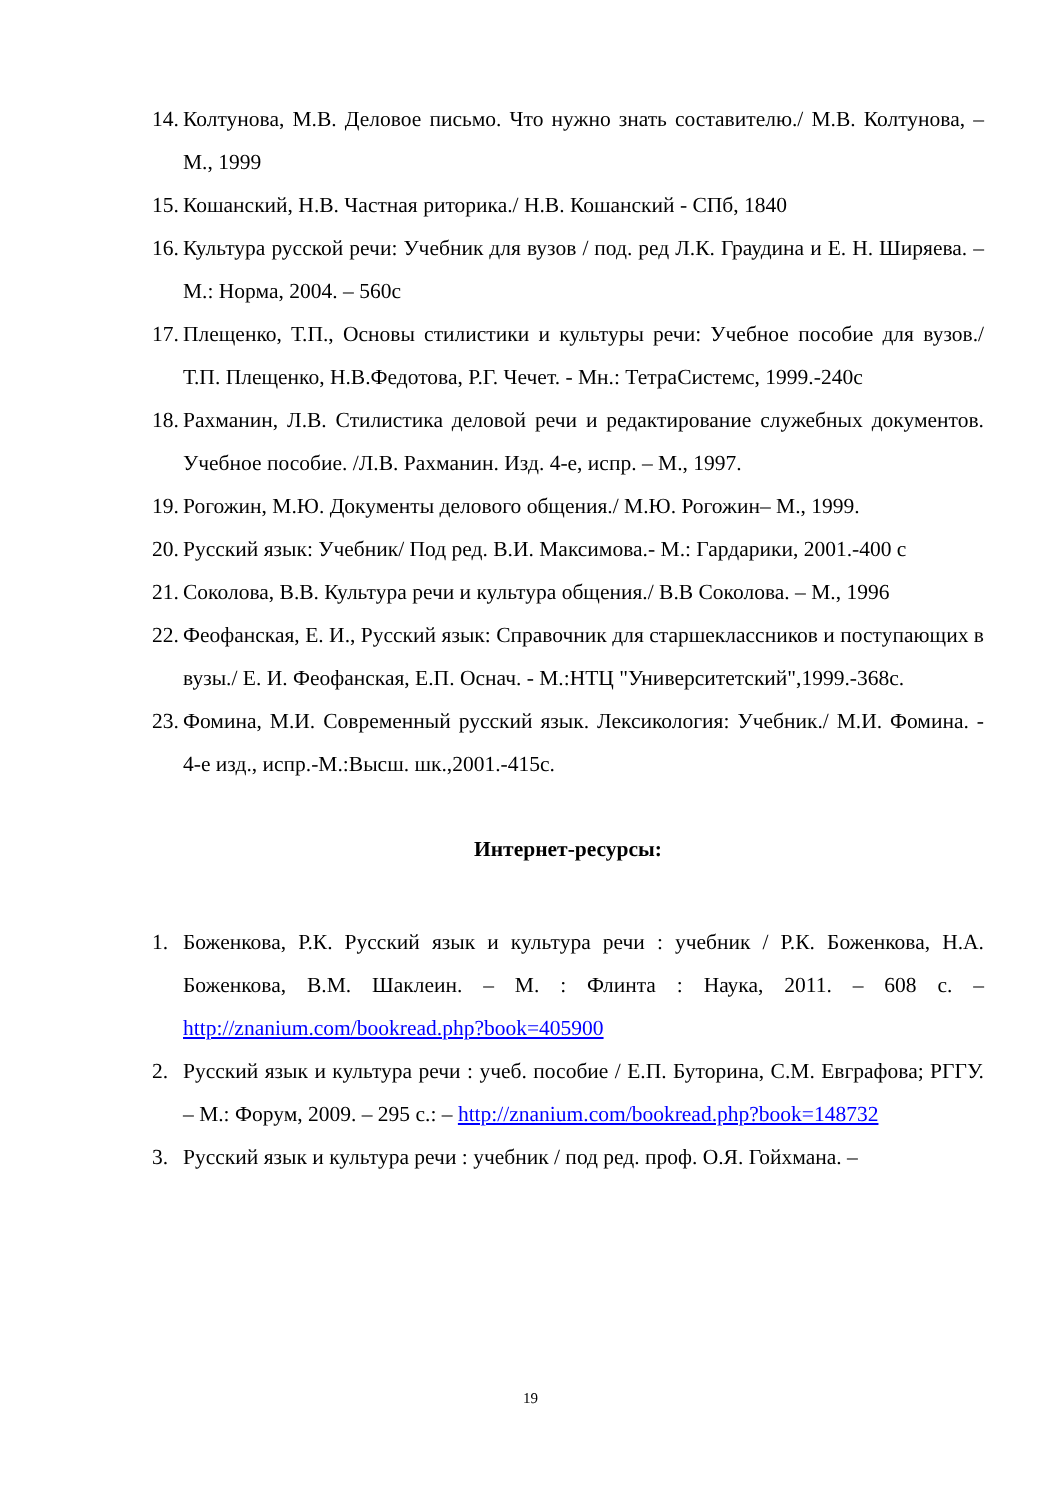14. Колтунова, М.В. Деловое письмо. Что нужно знать составителю./ М.В. Колтунова, – М., 1999
15. Кошанский, Н.В. Частная риторика./ Н.В. Кошанский - СПб, 1840
16. Культура русской речи: Учебник для вузов / под. ред Л.К. Граудина и Е. Н. Ширяева. – М.: Норма, 2004. – 560с
17. Плещенко, Т.П., Основы стилистики и культуры речи: Учебное пособие для вузов./ Т.П. Плещенко, Н.В.Федотова, Р.Г. Чечет. - Мн.: ТетраСистемс, 1999.-240с
18. Рахманин, Л.В. Стилистика деловой речи и редактирование служебных документов. Учебное пособие. /Л.В. Рахманин. Изд. 4-е, испр. – М., 1997.
19. Рогожин, М.Ю. Документы делового общения./ М.Ю. Рогожин– М., 1999.
20. Русский язык: Учебник/ Под ред. В.И. Максимова.- М.: Гардарики, 2001.-400 с
21. Соколова, В.В. Культура речи и культура общения./ В.В Соколова. – М., 1996
22. Феофанская, Е. И., Русский язык: Справочник для старшеклассников и поступающих в вузы./ Е. И. Феофанская, Е.П. Оснач. - М.:НТЦ "Университетский",1999.-368с.
23. Фомина, М.И. Современный русский язык. Лексикология: Учебник./ М.И. Фомина. - 4-е изд., испр.-М.:Высш. шк.,2001.-415с.
Интернет-ресурсы:
1. Боженкова, Р.К. Русский язык и культура речи : учебник / Р.К. Боженкова, Н.А. Боженкова, В.М. Шаклеин. – М. : Флинта : Наука, 2011. – 608 с. – http://znanium.com/bookread.php?book=405900
2. Русский язык и культура речи : учеб. пособие / Е.П. Буторина, С.М. Евграфова; РГГУ. – М.: Форум, 2009. – 295 с.: – http://znanium.com/bookread.php?book=148732
3. Русский язык и культура речи : учебник / под ред. проф. О.Я. Гойхмана. –
19